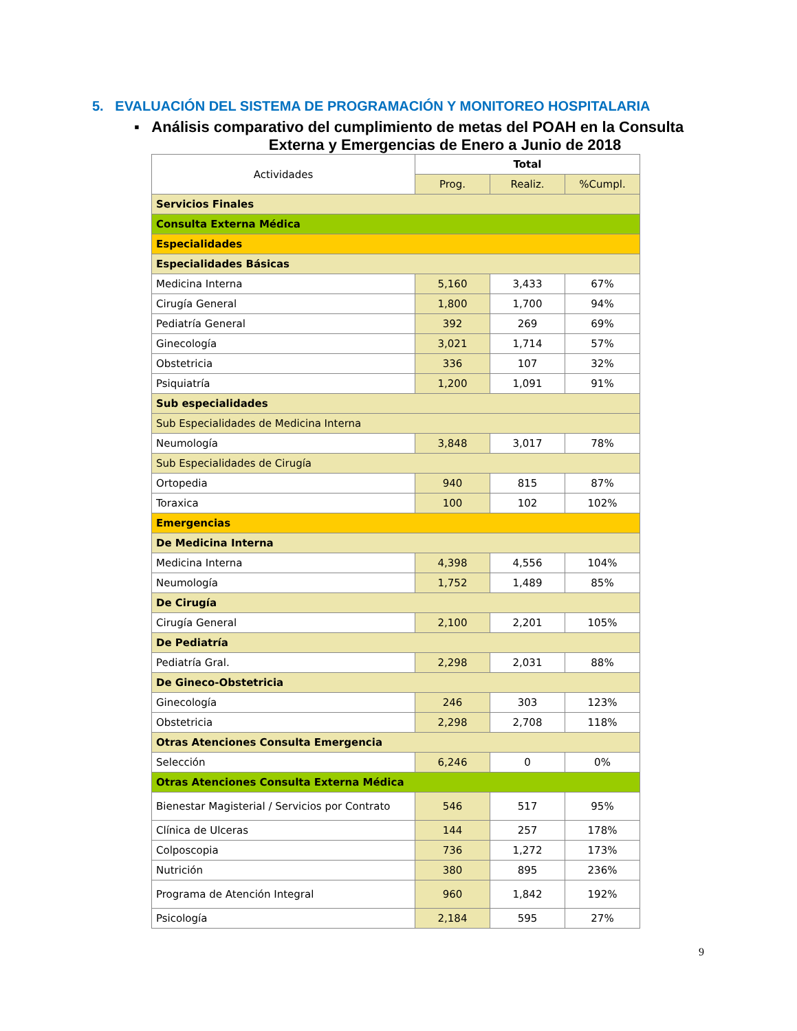5. EVALUACIÓN DEL SISTEMA DE PROGRAMACIÓN Y MONITOREO HOSPITALARIA
▪ Análisis comparativo del cumplimiento de metas del POAH en la Consulta
Externa y Emergencias de Enero a Junio de 2018
| Actividades | Total | | |
| --- | --- | --- | --- |
| | Prog. | Realiz. | %Cumpl. |
| Servicios Finales | | | |
| Consulta Externa Médica | | | |
| Especialidades | | | |
| Especialidades Básicas | | | |
| Medicina Interna | 5,160 | 3,433 | 67% |
| Cirugía General | 1,800 | 1,700 | 94% |
| Pediatría General | 392 | 269 | 69% |
| Ginecología | 3,021 | 1,714 | 57% |
| Obstetricia | 336 | 107 | 32% |
| Psiquiatría | 1,200 | 1,091 | 91% |
| Sub especialidades | | | |
| Sub Especialidades de Medicina Interna | | | |
| Neumología | 3,848 | 3,017 | 78% |
| Sub Especialidades de Cirugía | | | |
| Ortopedia | 940 | 815 | 87% |
| Toraxica | 100 | 102 | 102% |
| Emergencias | | | |
| De Medicina Interna | | | |
| Medicina Interna | 4,398 | 4,556 | 104% |
| Neumología | 1,752 | 1,489 | 85% |
| De Cirugía | | | |
| Cirugía General | 2,100 | 2,201 | 105% |
| De Pediatría | | | |
| Pediatría Gral. | 2,298 | 2,031 | 88% |
| De Gineco-Obstetricia | | | |
| Ginecología | 246 | 303 | 123% |
| Obstetricia | 2,298 | 2,708 | 118% |
| Otras Atenciones Consulta Emergencia | | | |
| Selección | 6,246 | 0 | 0% |
| Otras Atenciones Consulta Externa Médica | | | |
| Bienestar Magisterial / Servicios por Contrato | 546 | 517 | 95% |
| Clínica de Ulceras | 144 | 257 | 178% |
| Colposcopia | 736 | 1,272 | 173% |
| Nutrición | 380 | 895 | 236% |
| Programa de Atención Integral | 960 | 1,842 | 192% |
| Psicología | 2,184 | 595 | 27% |
9